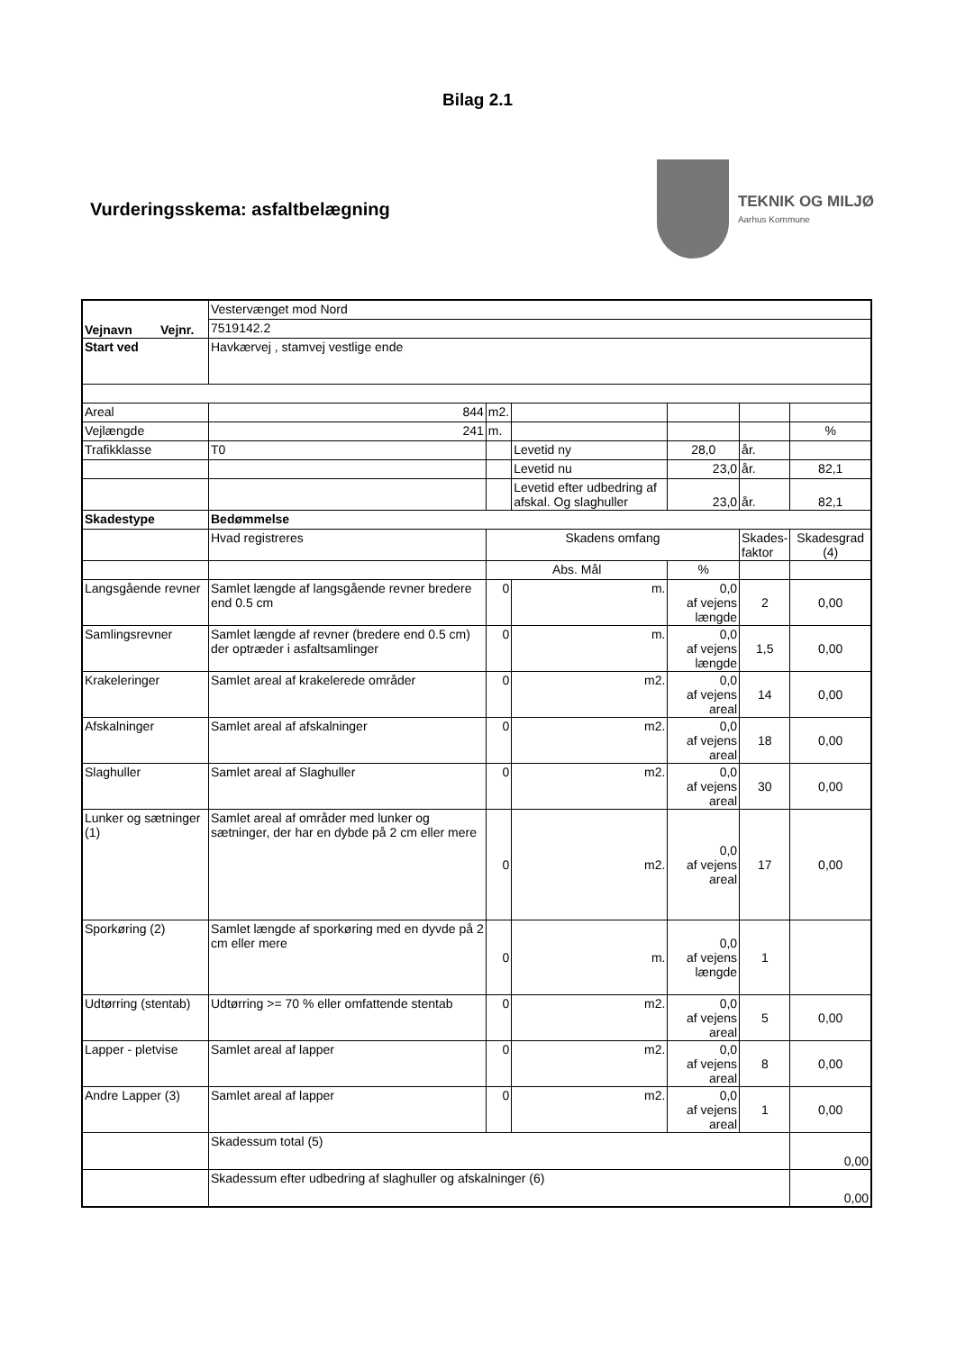Bilag 2.1
Vurderingsskema: asfaltbelægning
TEKNIK OG MILJØ
Aarhus Kommune
| Vejnavn Vejnr. | Vestervænget mod Nord | | | | | |
| | 7519142.2 | | | | | |
| Start ved | Havkærvej , stamvej vestlige ende | | | | | |
| Areal | 844 | m2. | | | | |
| Vejlængde | 241 | m. | | | | % |
| Trafikklasse | T0 | | Levetid ny | 28,0 | år. | |
| | | | Levetid nu | 23,0 | år. | 82,1 |
| | | | Levetid efter udbedring af afskal. Og slaghuller | 23,0 | år. | 82,1 |
| Skadestype | Bedømmelse | | | | | |
| | Hvad registreres | Skadens omfang | | | Skades- faktor | Skadesgrad (4) |
| | | Abs. Mål | | % | | |
| Langsgående revner | Samlet længde af langsgående revner bredere end 0.5 cm | 0 | m. | 0,0 af vejens længde | 2 | 0,00 |
| Samlingsrevner | Samlet længde af revner (bredere end 0.5 cm) der optræder i asfaltsamlinger | 0 | m. | 0,0 af vejens længde | 1,5 | 0,00 |
| Krakeleringer | Samlet areal af krakelerede områder | 0 | m2. | 0,0 af vejens areal | 14 | 0,00 |
| Afskalninger | Samlet areal af afskalninger | 0 | m2. | 0,0 af vejens areal | 18 | 0,00 |
| Slaghuller | Samlet areal af Slaghuller | 0 | m2. | 0,0 af vejens areal | 30 | 0,00 |
| Lunker og sætninger (1) | Samlet areal af områder med lunker og sætninger, der har en dybde på 2 cm eller mere | 0 | m2. | 0,0 af vejens areal | 17 | 0,00 |
| Sporkøring (2) | Samlet længde af sporkøring med en dyvde på 2 cm eller mere | 0 | m. | 0,0 af vejens længde | 1 | |
| Udtørring (stentab) | Udtørring >= 70 % eller omfattende stentab | 0 | m2. | 0,0 af vejens areal | 5 | 0,00 |
| Lapper - pletvise | Samlet areal af lapper | 0 | m2. | 0,0 af vejens areal | 8 | 0,00 |
| Andre Lapper (3) | Samlet areal af lapper | 0 | m2. | 0,0 af vejens areal | 1 | 0,00 |
| | Skadessum total (5) | | | | | 0,00 |
| | Skadessum efter udbedring af slaghuller og afskalninger (6) | | | | | 0,00 |